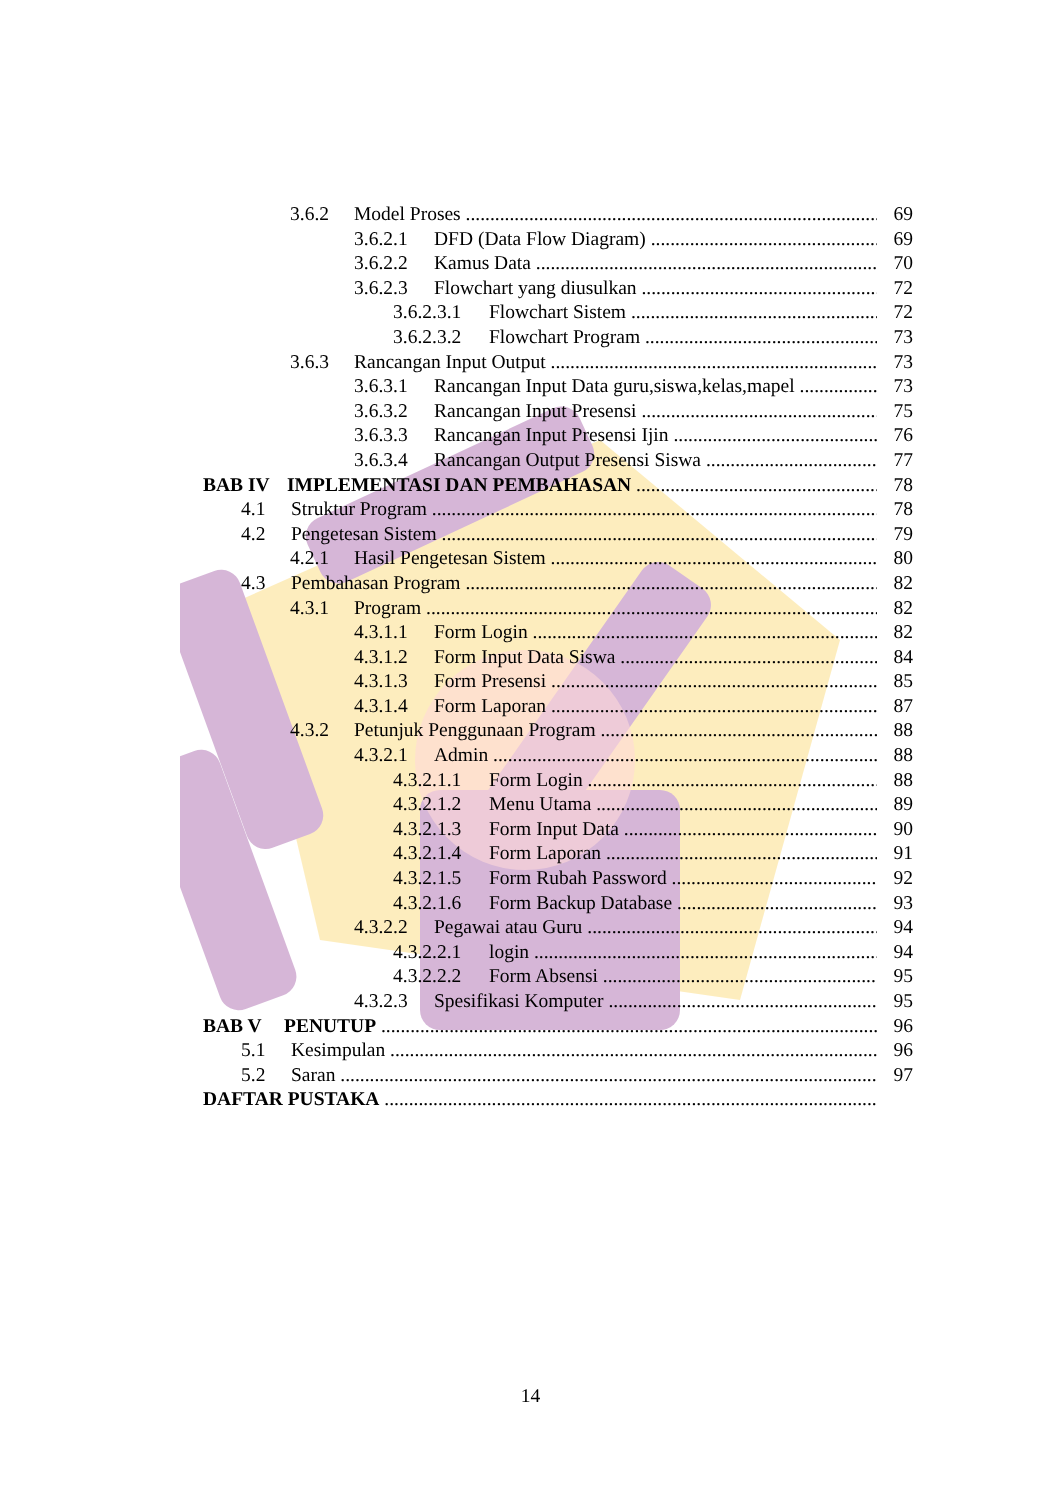3.6.2 Model Proses 69
3.6.2.1 DFD (Data Flow Diagram) 69
3.6.2.2 Kamus Data 70
3.6.2.3 Flowchart yang diusulkan 72
3.6.2.3.1 Flowchart Sistem 72
3.6.2.3.2 Flowchart Program 73
3.6.3 Rancangan Input Output 73
3.6.3.1 Rancangan Input Data guru,siswa,kelas,mapel 73
3.6.3.2 Rancangan Input Presensi 75
3.6.3.3 Rancangan Input Presensi Ijin 76
3.6.3.4 Rancangan Output Presensi Siswa 77
BAB IV IMPLEMENTASI DAN PEMBAHASAN 78
4.1 Struktur Program 78
4.2 Pengetesan Sistem 79
4.2.1 Hasil Pengetesan Sistem 80
4.3 Pembahasan Program 82
4.3.1 Program 82
4.3.1.1 Form Login 82
4.3.1.2 Form Input Data Siswa 84
4.3.1.3 Form Presensi 85
4.3.1.4 Form Laporan 87
4.3.2 Petunjuk Penggunaan Program 88
4.3.2.1 Admin 88
4.3.2.1.1 Form Login 88
4.3.2.1.2 Menu Utama 89
4.3.2.1.3 Form Input Data 90
4.3.2.1.4 Form Laporan 91
4.3.2.1.5 Form Rubah Password 92
4.3.2.1.6 Form Backup Database 93
4.3.2.2 Pegawai atau Guru 94
4.3.2.2.1 login 94
4.3.2.2.2 Form Absensi 95
4.3.2.3 Spesifikasi Komputer 95
BAB V PENUTUP 96
5.1 Kesimpulan 96
5.2 Saran 97
DAFTAR PUSTAKA
14